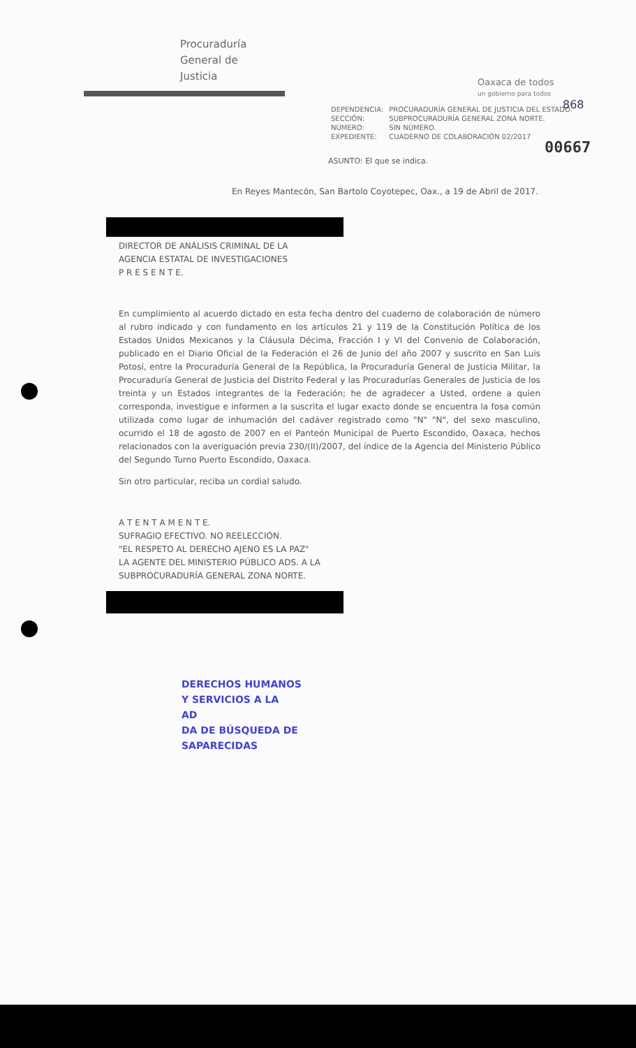Procuraduría
General de
Justicia
Oaxaca de todos
un gobierno para todos
868
00667
| DEPENDENCIA: | PROCURADURÍA GENERAL DE JUSTICIA DEL ESTADO. |
| SECCIÓN: | SUBPROCURADURÍA GENERAL ZONA NORTE. |
| NÚMERO: | SIN NÚMERO. |
| EXPEDIENTE: | CUADERNO DE COLABORACIÓN 02/2017 |
ASUNTO: El que se indica.
En Reyes Mantecón, San Bartolo Coyotepec, Oax., a 19 de Abril de 2017.
DIRECTOR DE ANÁLISIS CRIMINAL DE LA
AGENCIA ESTATAL DE INVESTIGACIONES
P R E S E N T E.
En cumplimiento al acuerdo dictado en esta fecha dentro del cuaderno de colaboración de número al rubro indicado y con fundamento en los artículos 21 y 119 de la Constitución Política de los Estados Unidos Mexicanos y la Cláusula Décima, Fracción I y VI del Convenio de Colaboración, publicado en el Diario Oficial de la Federación el 26 de Junio del año 2007 y suscrito en San Luis Potosí, entre la Procuraduría General de la República, la Procuraduría General de Justicia Militar, la Procuraduría General de Justicia del Distrito Federal y las Procuradurías Generales de Justicia de los treinta y un Estados integrantes de la Federación; he de agradecer a Usted, ordene a quien corresponda, investigue e informen a la suscrita el lugar exacto donde se encuentra la fosa común utilizada como lugar de inhumación del cadáver registrado como "N" "N", del sexo masculino, ocurrido el 18 de agosto de 2007 en el Panteón Municipal de Puerto Escondido, Oaxaca, hechos relacionados con la averiguación previa 230/(II)/2007, del índice de la Agencia del Ministerio Público del Segundo Turno Puerto Escondido, Oaxaca.
Sin otro particular, reciba un cordial saludo.
A T E N T A M E N T E.
SUFRAGIO EFECTIVO. NO REELECCIÓN.
"EL RESPETO AL DERECHO AJENO ES LA PAZ"
LA AGENTE DEL MINISTERIO PÚBLICO ADS. A LA
SUBPROCURADURÍA GENERAL ZONA NORTE.
DERECHOS HUMANOS
Y SERVICIOS A LA
AD
DA DE BÚSQUEDA DE
SAPARECIDAS